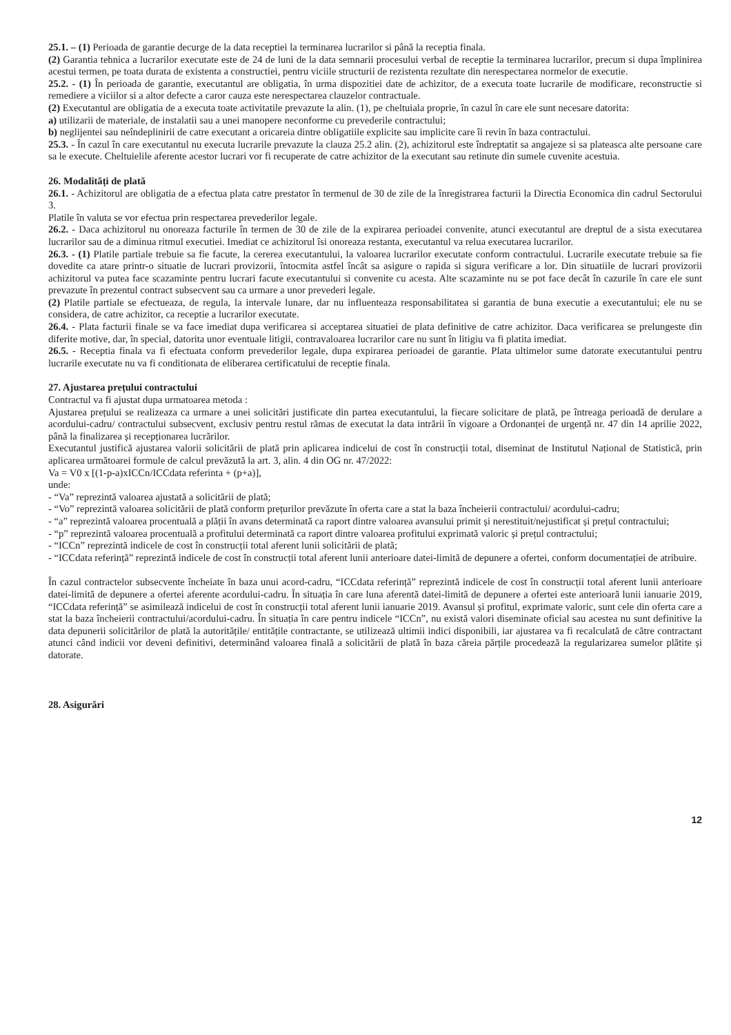25.1. – (1) Perioada de garantie decurge de la data receptiei la terminarea lucrarilor si până la receptia finala.
(2) Garantia tehnica a lucrarilor executate este de 24 de luni de la data semnarii procesului verbal de receptie la terminarea lucrarilor, precum si dupa împlinirea acestui termen, pe toata durata de existenta a constructiei, pentru viciile structurii de rezistenta rezultate din nerespectarea normelor de executie.
25.2. - (1) În perioada de garantie, executantul are obligatia, în urma dispozitiei date de achizitor, de a executa toate lucrarile de modificare, reconstructie si remediere a viciilor si a altor defecte a caror cauza este nerespectarea clauzelor contractuale.
(2) Executantul are obligatia de a executa toate activitatile prevazute la alin. (1), pe cheltuiala proprie, în cazul în care ele sunt necesare datorita:
a) utilizarii de materiale, de instalatii sau a unei manopere neconforme cu prevederile contractului;
b) neglijentei sau neîndeplinirii de catre executant a oricareia dintre obligatiile explicite sau implicite care îi revin în baza contractului.
25.3. - În cazul în care executantul nu executa lucrarile prevazute la clauza 25.2 alin. (2), achizitorul este îndreptatit sa angajeze si sa plateasca alte persoane care sa le execute. Cheltuielile aferente acestor lucrari vor fi recuperate de catre achizitor de la executant sau retinute din sumele cuvenite acestuia.
26. Modalități de plată
26.1. - Achizitorul are obligatia de a efectua plata catre prestator în termenul de 30 de zile de la înregistrarea facturii la Directia Economica din cadrul Sectorului 3.
Platile în valuta se vor efectua prin respectarea prevederilor legale.
26.2. - Daca achizitorul nu onoreaza facturile în termen de 30 de zile de la expirarea perioadei convenite, atunci executantul are dreptul de a sista executarea lucrarilor sau de a diminua ritmul executiei. Imediat ce achizitorul îsi onoreaza restanta, executantul va relua executarea lucrarilor.
26.3. - (1) Platile partiale trebuie sa fie facute, la cererea executantului, la valoarea lucrarilor executate conform contractului. Lucrarile executate trebuie sa fie dovedite ca atare printr-o situatie de lucrari provizorii, întocmita astfel încât sa asigure o rapida si sigura verificare a lor. Din situatiile de lucrari provizorii achizitorul va putea face scazaminte pentru lucrari facute executantului si convenite cu acesta. Alte scazaminte nu se pot face decât în cazurile în care ele sunt prevazute în prezentul contract subsecvent sau ca urmare a unor prevederi legale.
(2) Platile partiale se efectueaza, de regula, la intervale lunare, dar nu influenteaza responsabilitatea si garantia de buna executie a executantului; ele nu se considera, de catre achizitor, ca receptie a lucrarilor executate.
26.4. - Plata facturii finale se va face imediat dupa verificarea si acceptarea situatiei de plata definitive de catre achizitor. Daca verificarea se prelungeste din diferite motive, dar, în special, datorita unor eventuale litigii, contravaloarea lucrarilor care nu sunt în litigiu va fi platita imediat.
26.5. - Receptia finala va fi efectuata conform prevederilor legale, dupa expirarea perioadei de garantie. Plata ultimelor sume datorate executantului pentru lucrarile executate nu va fi conditionata de eliberarea certificatului de receptie finala.
27. Ajustarea prețului contractului
Contractul va fi ajustat dupa urmatoarea metoda :
Ajustarea prețului se realizeaza ca urmare a unei solicitări justificate din partea executantului, la fiecare solicitare de plată, pe întreaga perioadă de derulare a acordului-cadru/ contractului subsecvent, exclusiv pentru restul rămas de executat la data intrării în vigoare a Ordonanței de urgență nr. 47 din 14 aprilie 2022, până la finalizarea și recepționarea lucrărilor.
Executantul justifică ajustarea valorii solicitării de plată prin aplicarea indicelui de cost în construcții total, diseminat de Institutul Național de Statistică, prin aplicarea următoarei formule de calcul prevăzută la art. 3, alin. 4 din OG nr. 47/2022:
Va = V0 x [(1-p-a)xICCn/ICCdata referinta + (p+a)],
unde:
- “Va” reprezintă valoarea ajustată a solicitării de plată;
- “Vo” reprezintă valoarea solicitării de plată conform prețurilor prevăzute în oferta care a stat la baza încheierii contractului/ acordului-cadru;
- “a” reprezintă valoarea procentuală a plății în avans determinată ca raport dintre valoarea avansului primit și nerestituit/nejustificat și prețul contractului;
- “p” reprezintă valoarea procentuală a profitului determinată ca raport dintre valoarea profitului exprimată valoric și prețul contractului;
- “ICCn” reprezintă indicele de cost în construcții total aferent lunii solicitării de plată;
- “ICCdata referință” reprezintă indicele de cost în construcții total aferent lunii anterioare datei-limită de depunere a ofertei, conform documentației de atribuire.
În cazul contractelor subsecvente încheiate în baza unui acord-cadru, “ICCdata referință” reprezintă indicele de cost în construcții total aferent lunii anterioare datei-limită de depunere a ofertei aferente acordului-cadru. În situația în care luna aferentă datei-limită de depunere a ofertei este anterioară lunii ianuarie 2019, “ICCdata referință” se asimilează indicelui de cost în construcții total aferent lunii ianuarie 2019. Avansul și profitul, exprimate valoric, sunt cele din oferta care a stat la baza încheierii contractului/acordului-cadru. În situația în care pentru indicele “ICCn”, nu există valori diseminate oficial sau acestea nu sunt definitive la data depunerii solicitărilor de plată la autoritățile/ entitățile contractante, se utilizează ultimii indici disponibili, iar ajustarea va fi recalculată de către contractant atunci când indicii vor deveni definitivi, determinând valoarea finală a solicitării de plată în baza căreia părțile procedează la regularizarea sumelor plătite și datorate.
28. Asigurări
12